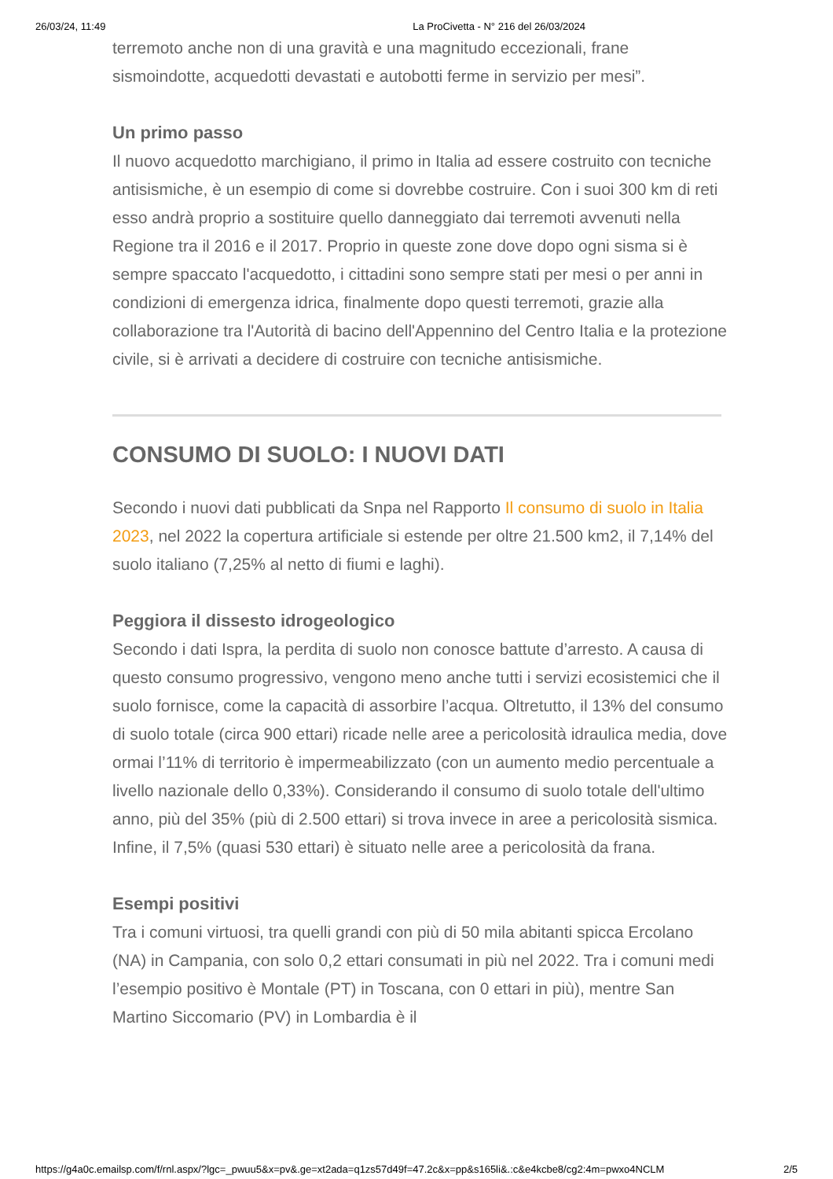26/03/24, 11:49 La ProCivetta - N° 216 del 26/03/2024
terremoto anche non di una gravità e una magnitudo eccezionali, frane sismoindotte, acquedotti devastati e autobotti ferme in servizio per mesi”.
Un primo passo
Il nuovo acquedotto marchigiano, il primo in Italia ad essere costruito con tecniche antisismiche, è un esempio di come si dovrebbe costruire. Con i suoi 300 km di reti esso andrà proprio a sostituire quello danneggiato dai terremoti avvenuti nella Regione tra il 2016 e il 2017. Proprio in queste zone dove dopo ogni sisma si è sempre spaccato l'acquedotto, i cittadini sono sempre stati per mesi o per anni in condizioni di emergenza idrica, finalmente dopo questi terremoti, grazie alla collaborazione tra l'Autorità di bacino dell'Appennino del Centro Italia e la protezione civile, si è arrivati a decidere di costruire con tecniche antisismiche.
CONSUMO DI SUOLO: I NUOVI DATI
Secondo i nuovi dati pubblicati da Snpa nel Rapporto Il consumo di suolo in Italia 2023, nel 2022 la copertura artificiale si estende per oltre 21.500 km2, il 7,14% del suolo italiano (7,25% al netto di fiumi e laghi).
Peggiora il dissesto idrogeologico
Secondo i dati Ispra, la perdita di suolo non conosce battute d’arresto. A causa di questo consumo progressivo, vengono meno anche tutti i servizi ecosistemici che il suolo fornisce, come la capacità di assorbire l’acqua. Oltretutto, il 13% del consumo di suolo totale (circa 900 ettari) ricade nelle aree a pericolosità idraulica media, dove ormai l’11% di territorio è impermeabilizzato (con un aumento medio percentuale a livello nazionale dello 0,33%). Considerando il consumo di suolo totale dell'ultimo anno, più del 35% (più di 2.500 ettari) si trova invece in aree a pericolosità sismica. Infine, il 7,5% (quasi 530 ettari) è situato nelle aree a pericolosità da frana.
Esempi positivi
Tra i comuni virtuosi, tra quelli grandi con più di 50 mila abitanti spicca Ercolano (NA) in Campania, con solo 0,2 ettari consumati in più nel 2022. Tra i comuni medi l’esempio positivo è Montale (PT) in Toscana, con 0 ettari in più), mentre San Martino Siccomario (PV) in Lombardia è il
https://g4a0c.emailsp.com/f/rnl.aspx/?lgc=_pwuu5&x=pv&.ge=xt2ada=q1zs57d49f=47.2c&x=pp&s165li&.:c&e4kcbe8/cg2:4m=pwxo4NCLM 2/5